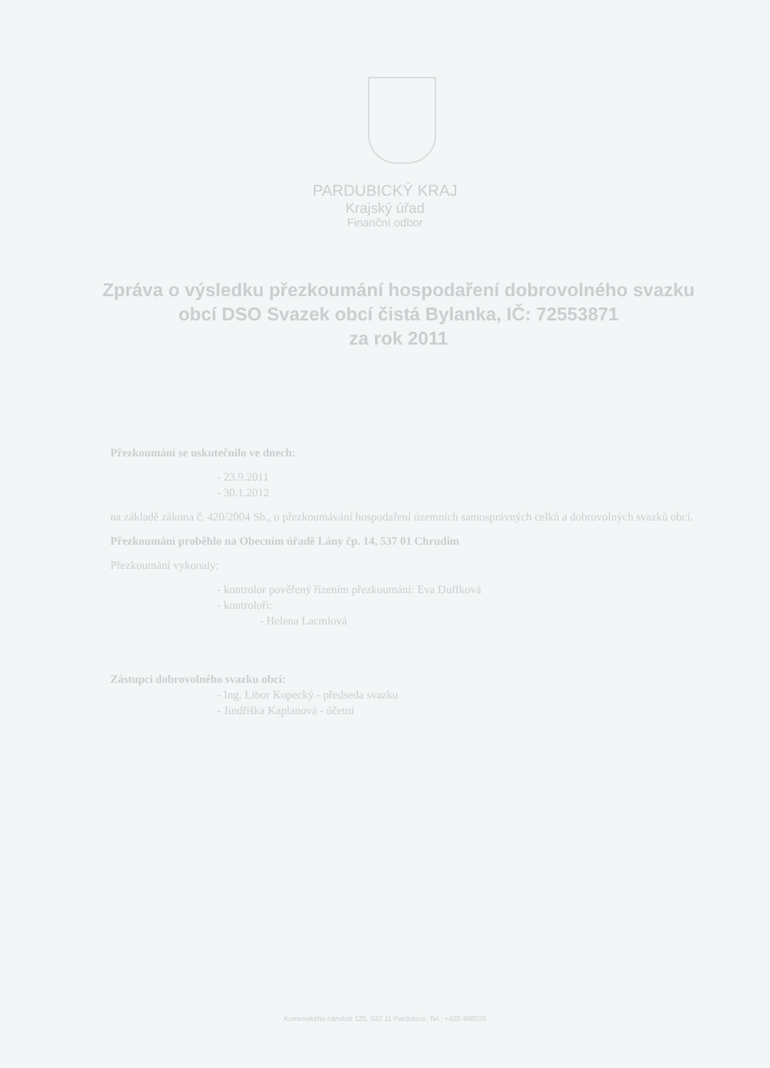PARDUBICKÝ KRAJ
Krajský úřad
Finanční odbor
Zpráva o výsledku přezkoumání hospodaření dobrovolného svazku obcí DSO Svazek obcí čistá Bylanka, IČ: 72553871
za rok 2011
Přezkoumání se uskutečnilo ve dnech:
- 23.9.2011
- 30.1.2012
na základě zákona č. 420/2004 Sb., o přezkoumávání hospodaření územních samosprávných celků a dobrovolných svazků obcí.
Přezkoumání proběhlo na Obecním úřadě Lány čp. 14, 537 01 Chrudim
Přezkoumání vykonaly:
- kontrolor pověřený řízením přezkoumání: Eva Duffková
- kontroloři:
- Helena Lacmlová
Zástupci dobrovolného svazku obcí:
- Ing. Libor Kopecký - předseda svazku
- Jindřiška Kaplanová - účetní
Komenského náměstí 125, 532 11 Pardubice, Tel.: +420 466026